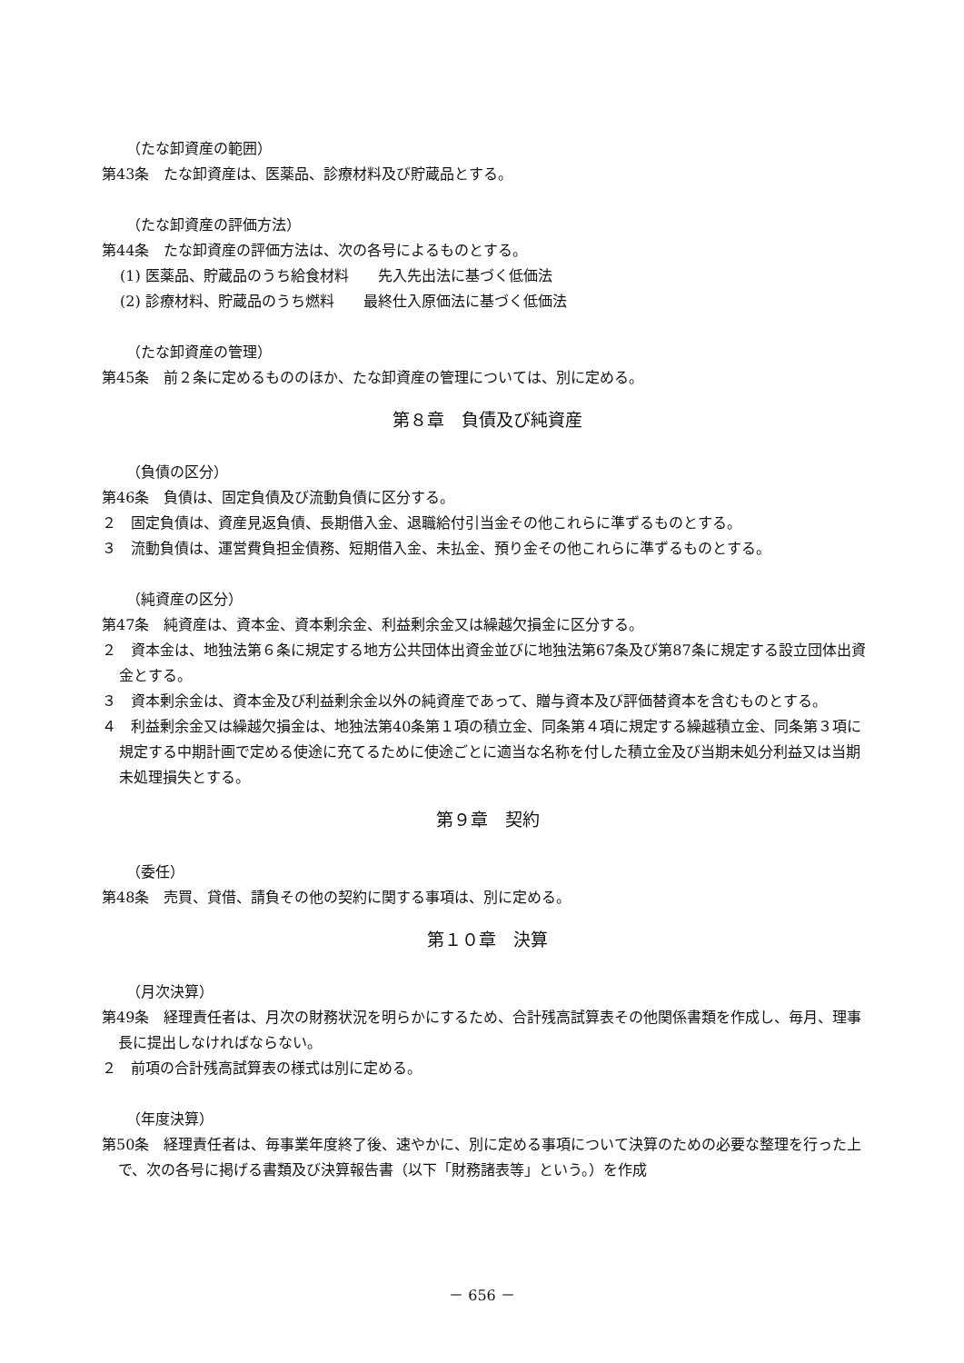（たな卸資産の範囲）
第43条　たな卸資産は、医薬品、診療材料及び貯蔵品とする。
（たな卸資産の評価方法）
第44条　たな卸資産の評価方法は、次の各号によるものとする。
(1) 医薬品、貯蔵品のうち給食材料　　先入先出法に基づく低価法
(2) 診療材料、貯蔵品のうち燃料　　最終仕入原価法に基づく低価法
（たな卸資産の管理）
第45条　前２条に定めるもののほか、たな卸資産の管理については、別に定める。
第８章　負債及び純資産
（負債の区分）
第46条　負債は、固定負債及び流動負債に区分する。
２　固定負債は、資産見返負債、長期借入金、退職給付引当金その他これらに準ずるものとする。
３　流動負債は、運営費負担金債務、短期借入金、未払金、預り金その他これらに準ずるものとする。
（純資産の区分）
第47条　純資産は、資本金、資本剰余金、利益剰余金又は繰越欠損金に区分する。
２　資本金は、地独法第６条に規定する地方公共団体出資金並びに地独法第67条及び第87条に規定する設立団体出資金とする。
３　資本剰余金は、資本金及び利益剰余金以外の純資産であって、贈与資本及び評価替資本を含むものとする。
４　利益剰余金又は繰越欠損金は、地独法第40条第１項の積立金、同条第４項に規定する繰越積立金、同条第３項に規定する中期計画で定める使途に充てるために使途ごとに適当な名称を付した積立金及び当期未処分利益又は当期未処理損失とする。
第９章　契約
（委任）
第48条　売買、貸借、請負その他の契約に関する事項は、別に定める。
第１０章　決算
（月次決算）
第49条　経理責任者は、月次の財務状況を明らかにするため、合計残高試算表その他関係書類を作成し、毎月、理事長に提出しなければならない。
２　前項の合計残高試算表の様式は別に定める。
（年度決算）
第50条　経理責任者は、毎事業年度終了後、速やかに、別に定める事項について決算のための必要な整理を行った上で、次の各号に掲げる書類及び決算報告書（以下「財務諸表等」という。）を作成
－ 656 －